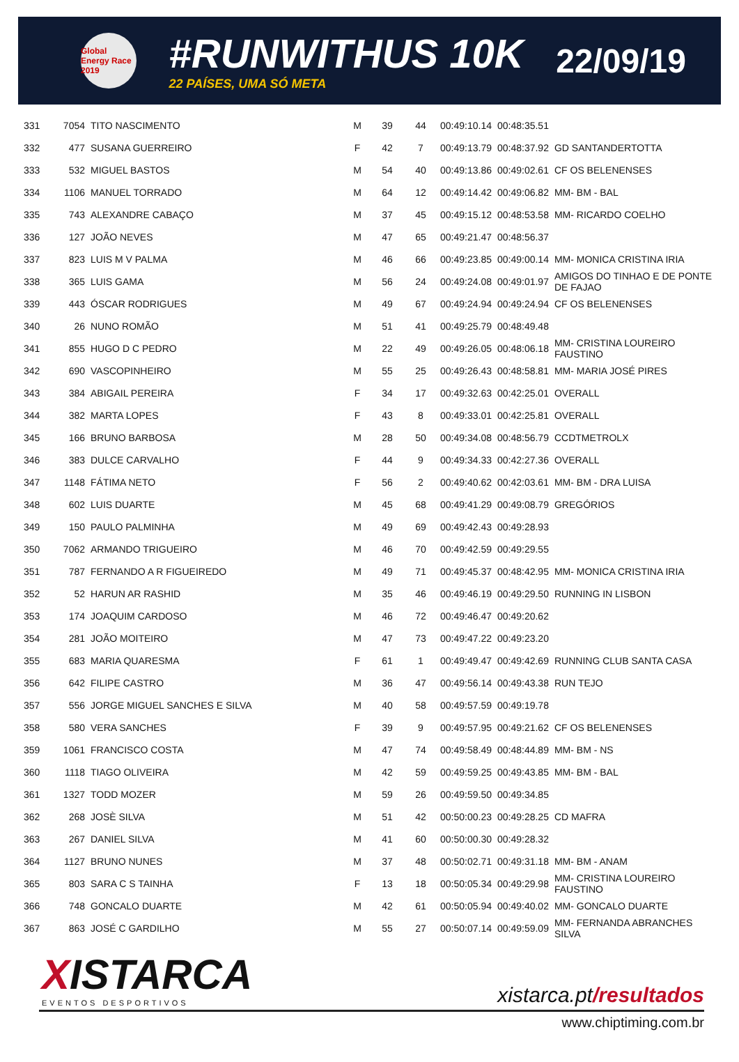Global Energy Race 2019
#RUNWITHUS 10K
22 PAÍSES, UMA SÓ META
22/09/19
| 331 | 7054 | TITO NASCIMENTO | M | 39 | 44 | 00:49:10.14 | 00:48:35.51 | |
| 332 | 477 | SUSANA GUERREIRO | F | 42 | 7 | 00:49:13.79 | 00:48:37.92 | GD SANTANDERTOTTA |
| 333 | 532 | MIGUEL BASTOS | M | 54 | 40 | 00:49:13.86 | 00:49:02.61 | CF OS BELENENSES |
| 334 | 1106 | MANUEL TORRADO | M | 64 | 12 | 00:49:14.42 | 00:49:06.82 | MM- BM - BAL |
| 335 | 743 | ALEXANDRE CABAÇO | M | 37 | 45 | 00:49:15.12 | 00:48:53.58 | MM- RICARDO COELHO |
| 336 | 127 | JOÃO NEVES | M | 47 | 65 | 00:49:21.47 | 00:48:56.37 | |
| 337 | 823 | LUIS M V PALMA | M | 46 | 66 | 00:49:23.85 | 00:49:00.14 | MM- MONICA CRISTINA IRIA |
| 338 | 365 | LUIS GAMA | M | 56 | 24 | 00:49:24.08 | 00:49:01.97 | AMIGOS DO TINHAO E DE PONTE DE FAJAO |
| 339 | 443 | ÓSCAR RODRIGUES | M | 49 | 67 | 00:49:24.94 | 00:49:24.94 | CF OS BELENENSES |
| 340 | 26 | NUNO ROMÃO | M | 51 | 41 | 00:49:25.79 | 00:48:49.48 | |
| 341 | 855 | HUGO D C PEDRO | M | 22 | 49 | 00:49:26.05 | 00:48:06.18 | MM- CRISTINA LOUREIRO FAUSTINO |
| 342 | 690 | VASCOPINHEIRO | M | 55 | 25 | 00:49:26.43 | 00:48:58.81 | MM- MARIA JOSÉ PIRES |
| 343 | 384 | ABIGAIL PEREIRA | F | 34 | 17 | 00:49:32.63 | 00:42:25.01 | OVERALL |
| 344 | 382 | MARTA LOPES | F | 43 | 8 | 00:49:33.01 | 00:42:25.81 | OVERALL |
| 345 | 166 | BRUNO BARBOSA | M | 28 | 50 | 00:49:34.08 | 00:48:56.79 | CCDTMETROLX |
| 346 | 383 | DULCE CARVALHO | F | 44 | 9 | 00:49:34.33 | 00:42:27.36 | OVERALL |
| 347 | 1148 | FÁTIMA NETO | F | 56 | 2 | 00:49:40.62 | 00:42:03.61 | MM- BM - DRA LUISA |
| 348 | 602 | LUIS DUARTE | M | 45 | 68 | 00:49:41.29 | 00:49:08.79 | GREGÓRIOS |
| 349 | 150 | PAULO PALMINHA | M | 49 | 69 | 00:49:42.43 | 00:49:28.93 | |
| 350 | 7062 | ARMANDO TRIGUEIRO | M | 46 | 70 | 00:49:42.59 | 00:49:29.55 | |
| 351 | 787 | FERNANDO A R FIGUEIREDO | M | 49 | 71 | 00:49:45.37 | 00:48:42.95 | MM- MONICA CRISTINA IRIA |
| 352 | 52 | HARUN AR RASHID | M | 35 | 46 | 00:49:46.19 | 00:49:29.50 | RUNNING IN LISBON |
| 353 | 174 | JOAQUIM CARDOSO | M | 46 | 72 | 00:49:46.47 | 00:49:20.62 | |
| 354 | 281 | JOÃO MOITEIRO | M | 47 | 73 | 00:49:47.22 | 00:49:23.20 | |
| 355 | 683 | MARIA QUARESMA | F | 61 | 1 | 00:49:49.47 | 00:49:42.69 | RUNNING CLUB SANTA CASA |
| 356 | 642 | FILIPE CASTRO | M | 36 | 47 | 00:49:56.14 | 00:49:43.38 | RUN TEJO |
| 357 | 556 | JORGE MIGUEL SANCHES E SILVA | M | 40 | 58 | 00:49:57.59 | 00:49:19.78 | |
| 358 | 580 | VERA SANCHES | F | 39 | 9 | 00:49:57.95 | 00:49:21.62 | CF OS BELENENSES |
| 359 | 1061 | FRANCISCO COSTA | M | 47 | 74 | 00:49:58.49 | 00:48:44.89 | MM- BM - NS |
| 360 | 1118 | TIAGO OLIVEIRA | M | 42 | 59 | 00:49:59.25 | 00:49:43.85 | MM- BM - BAL |
| 361 | 1327 | TODD MOZER | M | 59 | 26 | 00:49:59.50 | 00:49:34.85 | |
| 362 | 268 | JOSÈ SILVA | M | 51 | 42 | 00:50:00.23 | 00:49:28.25 | CD MAFRA |
| 363 | 267 | DANIEL SILVA | M | 41 | 60 | 00:50:00.30 | 00:49:28.32 | |
| 364 | 1127 | BRUNO NUNES | M | 37 | 48 | 00:50:02.71 | 00:49:31.18 | MM- BM - ANAM |
| 365 | 803 | SARA C S TAINHA | F | 13 | 18 | 00:50:05.34 | 00:49:29.98 | MM- CRISTINA LOUREIRO FAUSTINO |
| 366 | 748 | GONCALO DUARTE | M | 42 | 61 | 00:50:05.94 | 00:49:40.02 | MM- GONCALO DUARTE |
| 367 | 863 | JOSÉ C GARDILHO | M | 55 | 27 | 00:50:07.14 | 00:49:59.09 | MM- FERNANDA ABRANCHES SILVA |
XISTARCA
EVENTOS DESPORTIVOS
xistarca.pt/resultados
www.chiptiming.com.br